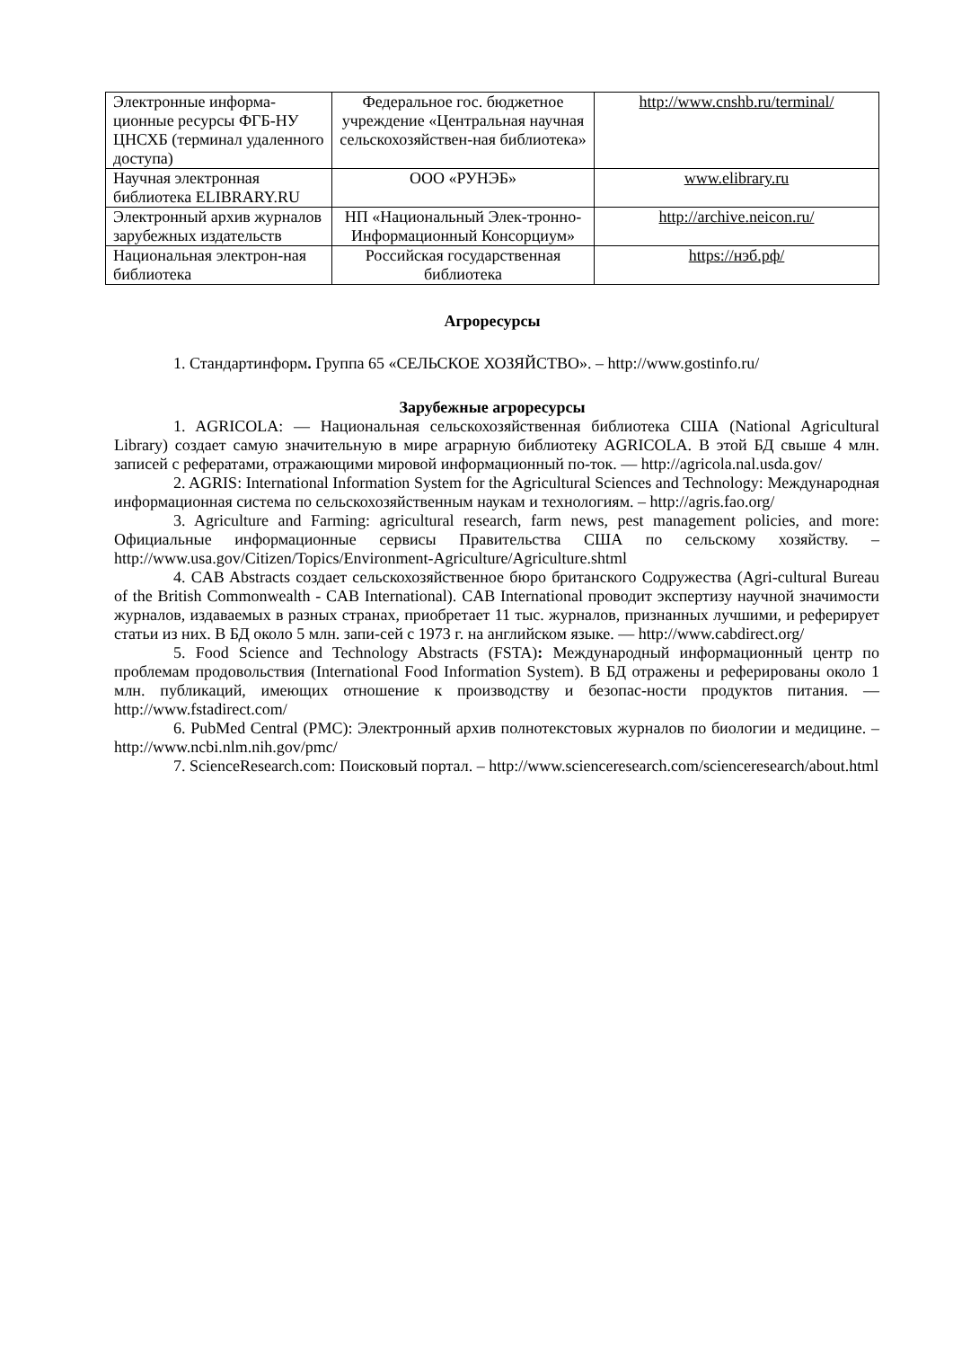| Электронные информа-ционные ресурсы ФГБ-НУ ЦНСХБ (терминал удаленного доступа) | Федеральное гос. бюджетное учреждение «Центральная научная сельскохозяйствен-ная библиотека» | http://www.cnshb.ru/terminal/ |
| Научная электронная библиотека ELIBRARY.RU | ООО «РУНЭБ» | www.elibrary.ru |
| Электронный архив журналов зарубежных издательств | НП «Национальный Элек-тронно-Информационный Консорциум» | http://archive.neicon.ru/ |
| Национальная электрон-ная библиотека | Российская государственная библиотека | https://нэб.рф/ |
Агроресурсы
1. Стандартинформ. Группа 65 «СЕЛЬСКОЕ ХОЗЯЙСТВО». – http://www.gostinfo.ru/
Зарубежные агроресурсы
1. AGRICOLA: — Национальная сельскохозяйственная библиотека США (National Agricultural Library) создает самую значительную в мире аграрную библиотеку AGRICOLA. В этой БД свыше 4 млн. записей с рефератами, отражающими мировой информационный по-ток. — http://agricola.nal.usda.gov/
2. AGRIS: International Information System for the Agricultural Sciences and Technology: Международная информационная система по сельскохозяйственным наукам и технологиям. – http://agris.fao.org/
3. Agriculture and Farming: agricultural research, farm news, pest management policies, and more: Официальные информационные сервисы Правительства США по сельскому хозяйству. – http://www.usa.gov/Citizen/Topics/Environment-Agriculture/Agriculture.shtml
4. CAB Abstracts создает сельскохозяйственное бюро британского Содружества (Agri-cultural Bureau of the British Commonwealth - CAB International). CAB International проводит экспертизу научной значимости журналов, издаваемых в разных странах, приобретает 11 тыс. журналов, признанных лучшими, и реферирует статьи из них. В БД около 5 млн. запи-сей с 1973 г. на английском языке. — http://www.cabdirect.org/
5. Food Science and Technology Abstracts (FSTA): Международный информационный центр по проблемам продовольствия (International Food Information System). В БД отражены и реферированы около 1 млн. публикаций, имеющих отношение к производству и безопас-ности продуктов питания. — http://www.fstadirect.com/
6. PubMed Central (PMC): Электронный архив полнотекстовых журналов по биологии и медицине. – http://www.ncbi.nlm.nih.gov/pmc/
7. ScienceResearch.com: Поисковый портал. – http://www.scienceresearch.com/scienceresearch/about.html